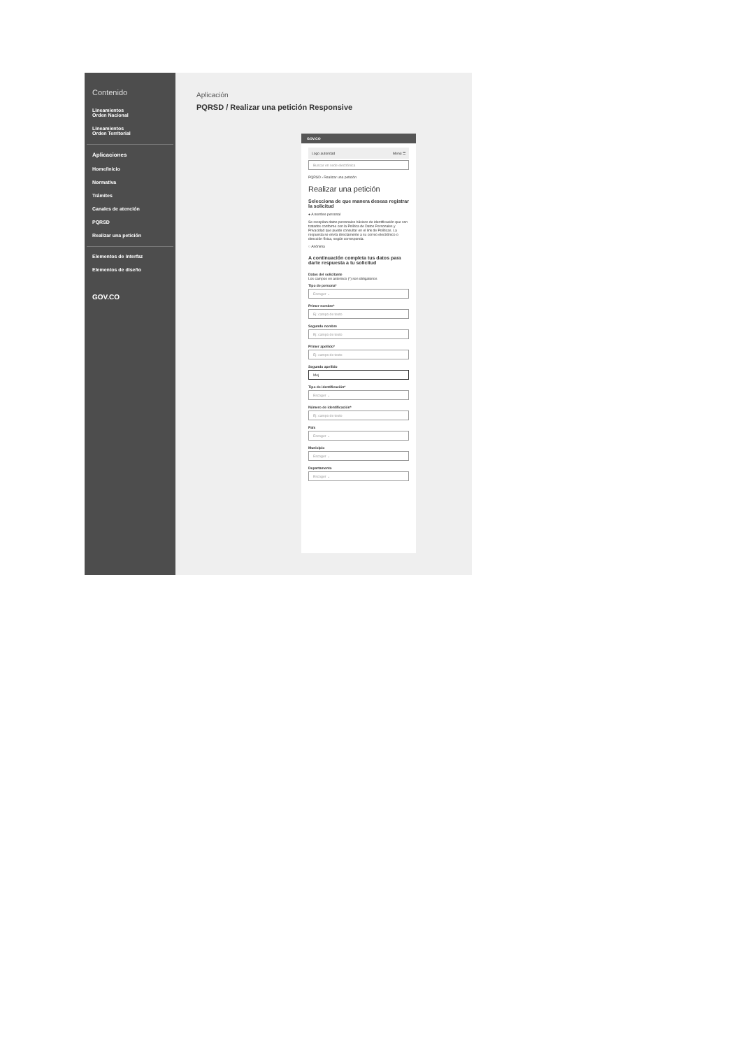Contenido
Lineamientos
Orden Nacional
Lineamientos
Orden Territorial
Aplicaciones
Home/Inicio
Normativa
Trámites
Canales de atención
PQRSD
Realizar una petición
Elementos de Interfaz
Elementos de diseño
GOV.CO
Aplicación
PQRSD / Realizar una petición Responsive
GOV.CO
Logo autoridad Menú ☰
Buscar en sede electrónica
PQRSD › Realizar una petición
Realizar una petición
Selecciona de que manera deseas registrar la solicitud
● A nombre personal
Se recopilan datos personales básicos de identificación que son tratados conforme con la Política de Datos Personales y Privacidad que puede consultar en el link de Políticas. La respuesta se envía directamente a su correo electrónico o dirección física, según corresponda.
○ Anónima
A continuación completa tus datos para darte respuesta a tu solicitud
Datos del solicitante
Los campos en asterisco (*) son obligatorios
Tipo de persona*
Escoger ⌄
Primer nombre*
Ej: campo de texto
Segundo nombre
Ej: campo de texto
Primer apellido*
Ej: campo de texto
Segundo apellido
Mej
Tipo de identificación*
Escoger ⌄
Número de identificación*
Ej: campo de texto
País
Escoger ⌄
Municipio
Escoger ⌄
Departamento
Escoger ⌄